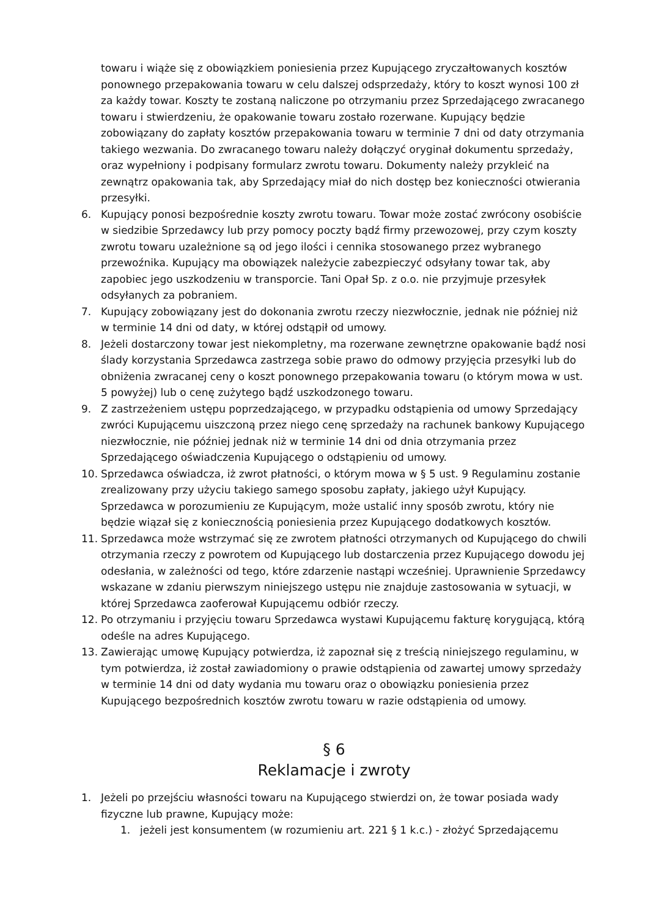towaru i wiąże się z obowiązkiem poniesienia przez Kupującego zryczałtowanych kosztów ponownego przepakowania towaru w celu dalszej odsprzedaży, który to koszt wynosi 100 zł za każdy towar. Koszty te zostaną naliczone po otrzymaniu przez Sprzedającego zwracanego towaru i stwierdzeniu, że opakowanie towaru zostało rozerwane. Kupujący będzie zobowiązany do zapłaty kosztów przepakowania towaru w terminie 7 dni od daty otrzymania takiego wezwania. Do zwracanego towaru należy dołączyć oryginał dokumentu sprzedaży, oraz wypełniony i podpisany formularz zwrotu towaru. Dokumenty należy przykleić na zewnątrz opakowania tak, aby Sprzedający miał do nich dostęp bez konieczności otwierania przesyłki.
6. Kupujący ponosi bezpośrednie koszty zwrotu towaru. Towar może zostać zwrócony osobiście w siedzibie Sprzedawcy lub przy pomocy poczty bądź firmy przewozowej, przy czym koszty zwrotu towaru uzależnione są od jego ilości i cennika stosowanego przez wybranego przewoźnika. Kupujący ma obowiązek należycie zabezpieczyć odsyłany towar tak, aby zapobiec jego uszkodzeniu w transporcie. Tani Opał Sp. z o.o. nie przyjmuje przesyłek odsyłanych za pobraniem.
7. Kupujący zobowiązany jest do dokonania zwrotu rzeczy niezwłocznie, jednak nie później niż w terminie 14 dni od daty, w której odstąpił od umowy.
8. Jeżeli dostarczony towar jest niekompletny, ma rozerwane zewnętrzne opakowanie bądź nosi ślady korzystania Sprzedawca zastrzega sobie prawo do odmowy przyjęcia przesyłki lub do obniżenia zwracanej ceny o koszt ponownego przepakowania towaru (o którym mowa w ust. 5 powyżej) lub o cenę zużytego bądź uszkodzonego towaru.
9. Z zastrzeżeniem ustępu poprzedzającego, w przypadku odstąpienia od umowy Sprzedający zwróci Kupującemu uiszczoną przez niego cenę sprzedaży na rachunek bankowy Kupującego niezwłocznie, nie później jednak niż w terminie 14 dni od dnia otrzymania przez Sprzedającego oświadczenia Kupującego o odstąpieniu od umowy.
10. Sprzedawca oświadcza, iż zwrot płatności, o którym mowa w § 5 ust. 9 Regulaminu zostanie zrealizowany przy użyciu takiego samego sposobu zapłaty, jakiego użył Kupujący. Sprzedawca w porozumieniu ze Kupującym, może ustalić inny sposób zwrotu, który nie będzie wiązał się z koniecznością poniesienia przez Kupującego dodatkowych kosztów.
11. Sprzedawca może wstrzymać się ze zwrotem płatności otrzymanych od Kupującego do chwili otrzymania rzeczy z powrotem od Kupującego lub dostarczenia przez Kupującego dowodu jej odesłania, w zależności od tego, które zdarzenie nastąpi wcześniej. Uprawnienie Sprzedawcy wskazane w zdaniu pierwszym niniejszego ustępu nie znajduje zastosowania w sytuacji, w której Sprzedawca zaoferował Kupującemu odbiór rzeczy.
12. Po otrzymaniu i przyjęciu towaru Sprzedawca wystawi Kupującemu fakturę korygującą, którą odeśle na adres Kupującego.
13. Zawierając umowę Kupujący potwierdza, iż zapoznał się z treścią niniejszego regulaminu, w tym potwierdza, iż został zawiadomiony o prawie odstąpienia od zawartej umowy sprzedaży w terminie 14 dni od daty wydania mu towaru oraz o obowiązku poniesienia przez Kupującego bezpośrednich kosztów zwrotu towaru w razie odstąpienia od umowy.
§ 6
Reklamacje i zwroty
1. Jeżeli po przejściu własności towaru na Kupującego stwierdzi on, że towar posiada wady fizyczne lub prawne, Kupujący może:
1. jeżeli jest konsumentem (w rozumieniu art. 221 § 1 k.c.) - złożyć Sprzedającemu